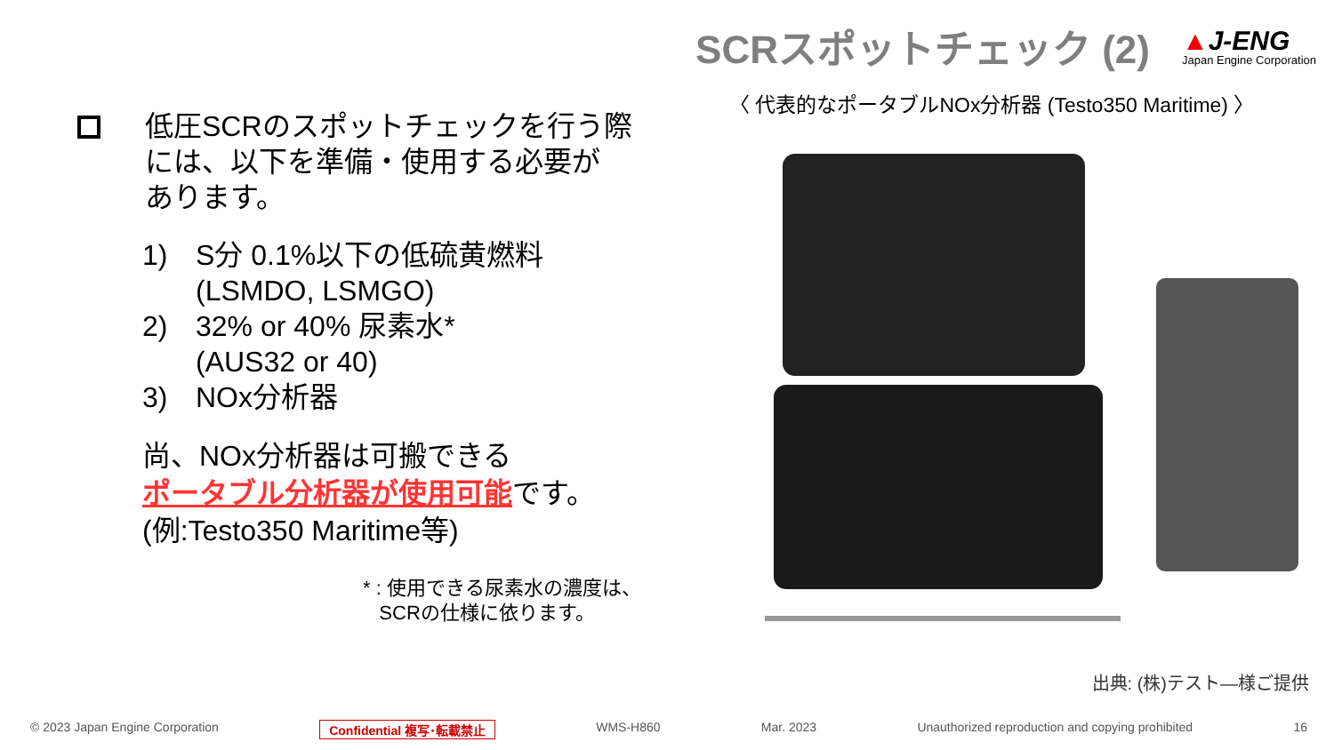SCRスポットチェック (2)
▲J-ENG
Japan Engine Corporation
低圧SCRのスポットチェックを行う際
には、以下を準備・使用する必要が
あります。
1) S分 0.1%以下の低硫黄燃料
(LSMDO, LSMGO)
2) 32% or 40% 尿素水*
(AUS32 or 40)
3) NOx分析器
尚、NOx分析器は可搬できる
ポータブル分析器が使用可能です。
(例:Testo350 Maritime等)
* : 使用できる尿素水の濃度は、
SCRの仕様に依ります。
〈 代表的なポータブルNOx分析器 (Testo350 Maritime) 〉
出典: (株)テスト―様ご提供
© 2023 Japan Engine Corporation Confidential 複写･転載禁止 WMS-H860 Mar. 2023 Unauthorized reproduction and copying prohibited 16